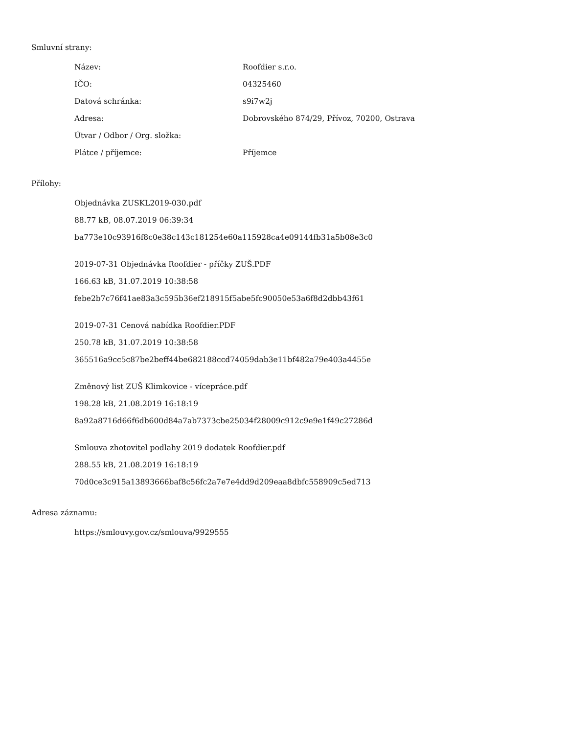Smluvní strany:
| Název: | Roofdier s.r.o. |
| IČO: | 04325460 |
| Datová schránka: | s9i7w2j |
| Adresa: | Dobrovského 874/29, Přívoz, 70200, Ostrava |
| Útvar / Odbor / Org. složka: | |
| Plátce / příjemce: | Příjemce |
Přílohy:
Objednávka ZUSKL2019-030.pdf
88.77 kB, 08.07.2019 06:39:34
ba773e10c93916f8c0e38c143c181254e60a115928ca4e09144fb31a5b08e3c0
2019-07-31 Objednávka Roofdier - příčky ZUŠ.PDF
166.63 kB, 31.07.2019 10:38:58
febe2b7c76f41ae83a3c595b36ef218915f5abe5fc90050e53a6f8d2dbb43f61
2019-07-31 Cenová nabídka Roofdier.PDF
250.78 kB, 31.07.2019 10:38:58
365516a9cc5c87be2beff44be682188ccd74059dab3e11bf482a79e403a4455e
Změnový list ZUŠ Klimkovice - vícepráce.pdf
198.28 kB, 21.08.2019 16:18:19
8a92a8716d66f6db600d84a7ab7373cbe25034f28009c912c9e9e1f49c27286d
Smlouva zhotovitel podlahy 2019 dodatek Roofdier.pdf
288.55 kB, 21.08.2019 16:18:19
70d0ce3c915a13893666baf8c56fc2a7e7e4dd9d209eaa8dbfc558909c5ed713
Adresa záznamu:
https://smlouvy.gov.cz/smlouva/9929555